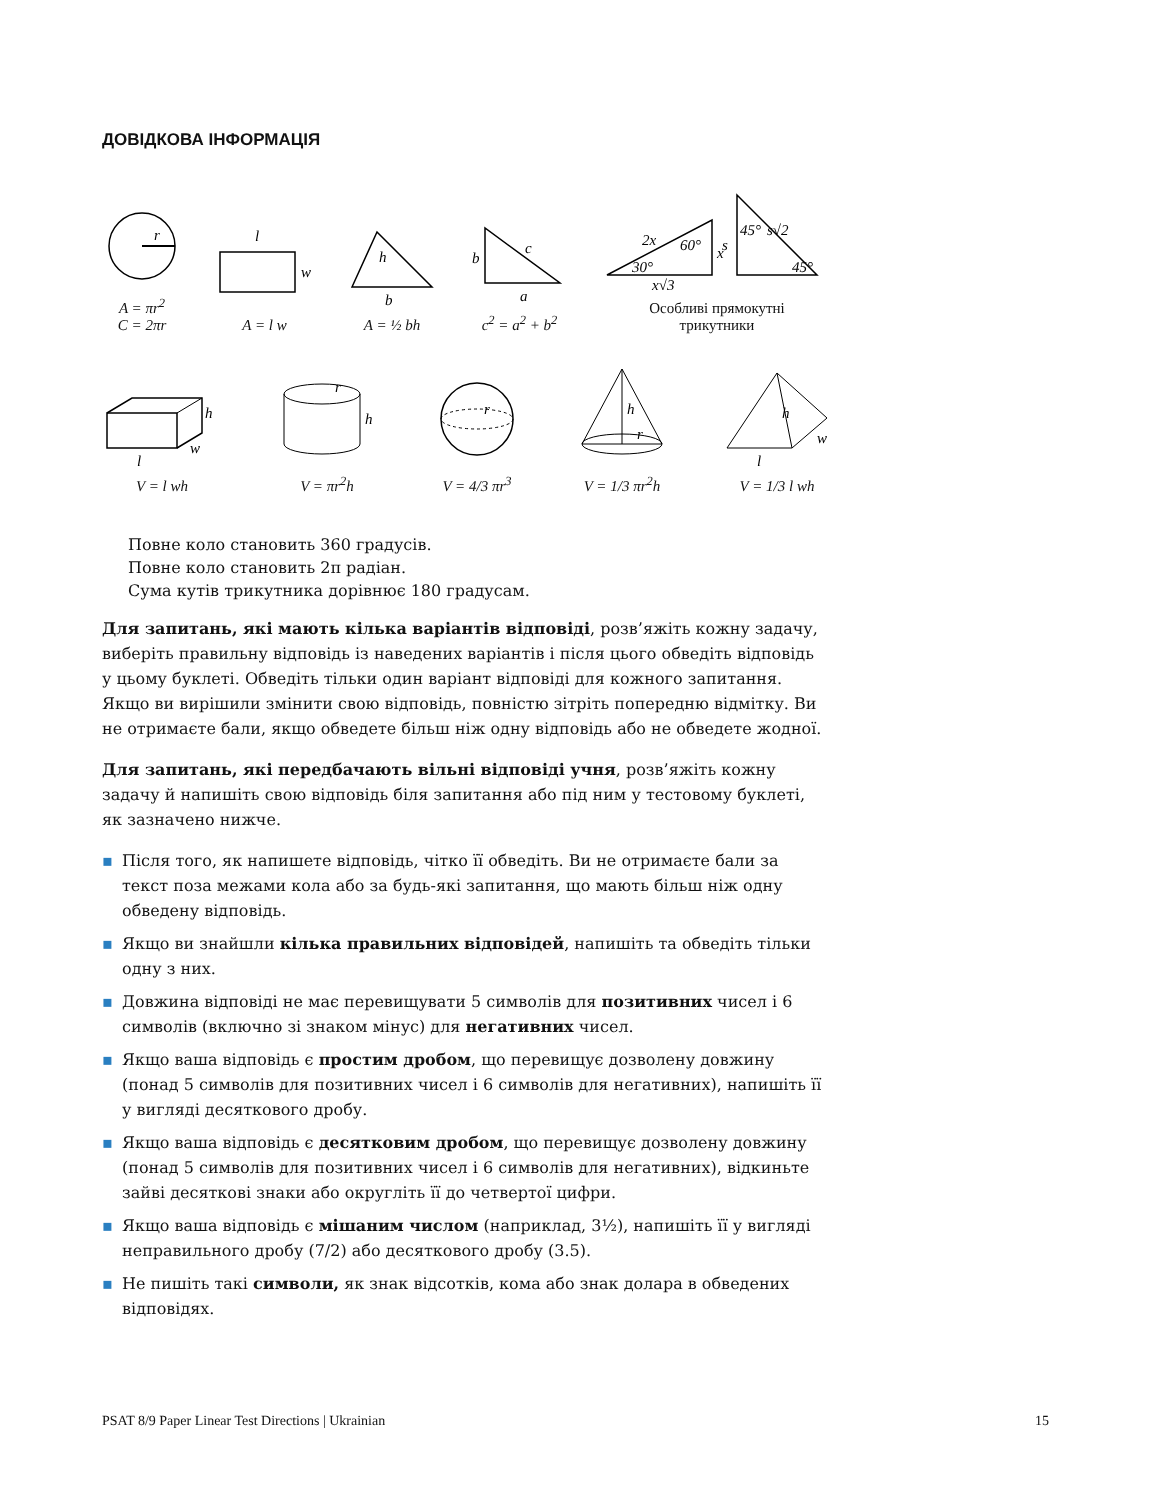ДОВІДКОВА ІНФОРМАЦІЯ
r
A = πr<sup>2</sup>
C = 2πr
l
w
A = l w
h
b
A = ½ bh
b
c
a
c<sup>2</sup> = a<sup>2</sup> + b<sup>2</sup>
2x
60°
x
30°
x√3
s
45°
s√2
45°
Особливі прямокутні
трикутники
h
w
l
V = l wh
r
h
V = πr<sup>2</sup>h
r
V = 4/3 πr<sup>3</sup>
h
r
V = 1/3 πr<sup>2</sup>h
h
w
l
V = 1/3 l wh
Повне коло становить 360 градусів.
Повне коло становить 2π радіан.
Сума кутів трикутника дорівнює 180 градусам.
Для запитань, які мають кілька варіантів відповіді, розв’яжіть кожну задачу, виберіть правильну відповідь із наведених варіантів і після цього обведіть відповідь у цьому буклеті. Обведіть тільки один варіант відповіді для кожного запитання. Якщо ви вирішили змінити свою відповідь, повністю зітріть попередню відмітку. Ви не отримаєте бали, якщо обведете більш ніж одну відповідь або не обведете жодної.
Для запитань, які передбачають вільні відповіді учня, розв’яжіть кожну задачу й напишіть свою відповідь біля запитання або під ним у тестовому буклеті, як зазначено нижче.
▪ Після того, як напишете відповідь, чітко її обведіть. Ви не отримаєте бали за текст поза межами кола або за будь-які запитання, що мають більш ніж одну обведену відповідь.
▪ Якщо ви знайшли кілька правильних відповідей, напишіть та обведіть тільки одну з них.
▪ Довжина відповіді не має перевищувати 5 символів для позитивних чисел і 6 символів (включно зі знаком мінус) для негативних чисел.
▪ Якщо ваша відповідь є простим дробом, що перевищує дозволену довжину (понад 5 символів для позитивних чисел і 6 символів для негативних), напишіть її у вигляді десяткового дробу.
▪ Якщо ваша відповідь є десятковим дробом, що перевищує дозволену довжину (понад 5 символів для позитивних чисел і 6 символів для негативних), відкиньте зайві десяткові знаки або округліть її до четвертої цифри.
▪ Якщо ваша відповідь є мішаним числом (наприклад, 3½), напишіть її у вигляді неправильного дробу (7/2) або десяткового дробу (3.5).
▪ Не пишіть такі символи, як знак відсотків, кома або знак долара в обведених відповідях.
PSAT 8/9 Paper Linear Test Directions | Ukrainian 15